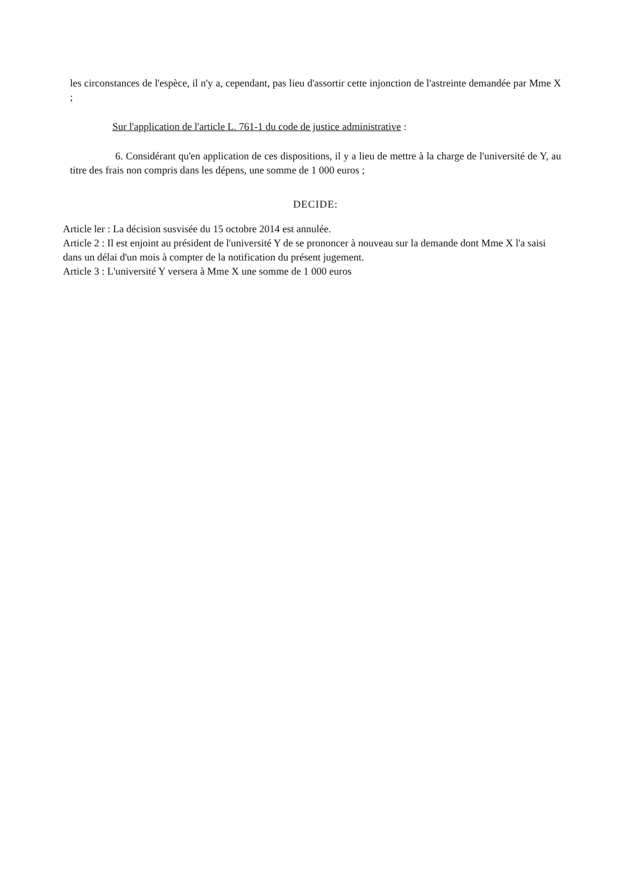les circonstances de l'espèce, il n'y a, cependant, pas lieu d'assortir cette injonction de l'astreinte demandée par Mme X ;
Sur l'application de l'article L. 761-1 du code de justice administrative :
6. Considérant qu'en application de ces dispositions, il y a lieu de mettre à la charge de l'université de Y, au titre des frais non compris dans les dépens, une somme de 1 000 euros ;
DECIDE:
Article ler : La décision susvisée du 15 octobre 2014 est annulée.
Article 2 : Il est enjoint au président de l'université Y de se prononcer à nouveau sur la demande dont Mme X l'a saisi dans un délai d'un mois à compter de la notification du présent jugement.
Article 3 : L'université Y versera à Mme X une somme de 1 000 euros